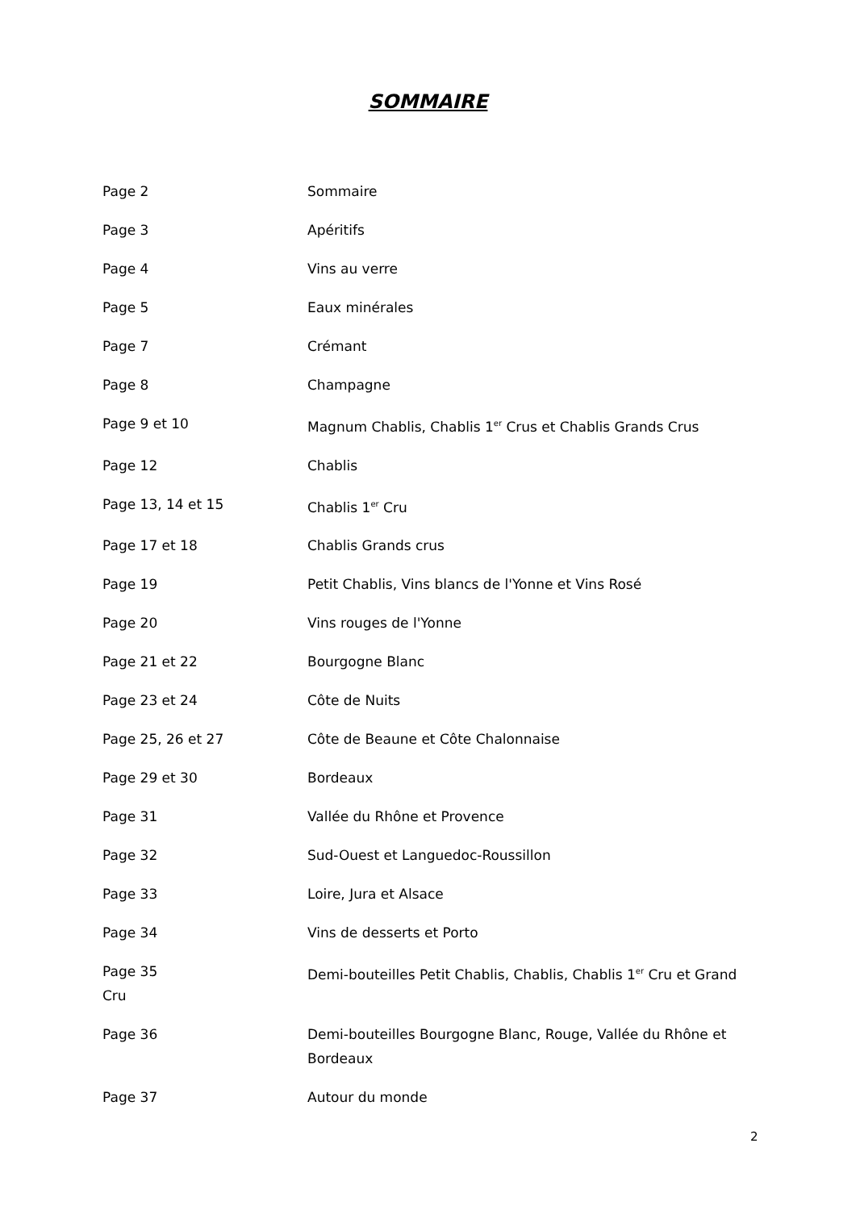SOMMAIRE
Page 2 Sommaire
Page 3 Apéritifs
Page 4 Vins au verre
Page 5 Eaux minérales
Page 7 Crémant
Page 8 Champagne
Page 9 et 10 Magnum Chablis, Chablis 1<sup>er</sup> Crus et Chablis Grands Crus
Page 12 Chablis
Page 13, 14 et 15 Chablis 1<sup>er</sup> Cru
Page 17 et 18 Chablis Grands crus
Page 19 Petit Chablis, Vins blancs de l'Yonne et Vins Rosé
Page 20 Vins rouges de l'Yonne
Page 21 et 22 Bourgogne Blanc
Page 23 et 24 Côte de Nuits
Page 25, 26 et 27 Côte de Beaune et Côte Chalonnaise
Page 29 et 30 Bordeaux
Page 31 Vallée du Rhône et Provence
Page 32 Sud-Ouest et Languedoc-Roussillon
Page 33 Loire, Jura et Alsace
Page 34 Vins de desserts et Porto
Page 35
Cru
Demi-bouteilles Petit Chablis, Chablis, Chablis 1<sup>er</sup> Cru et Grand
Page 36 Demi-bouteilles Bourgogne Blanc, Rouge, Vallée du Rhône et Bordeaux
Page 37 Autour du monde
2